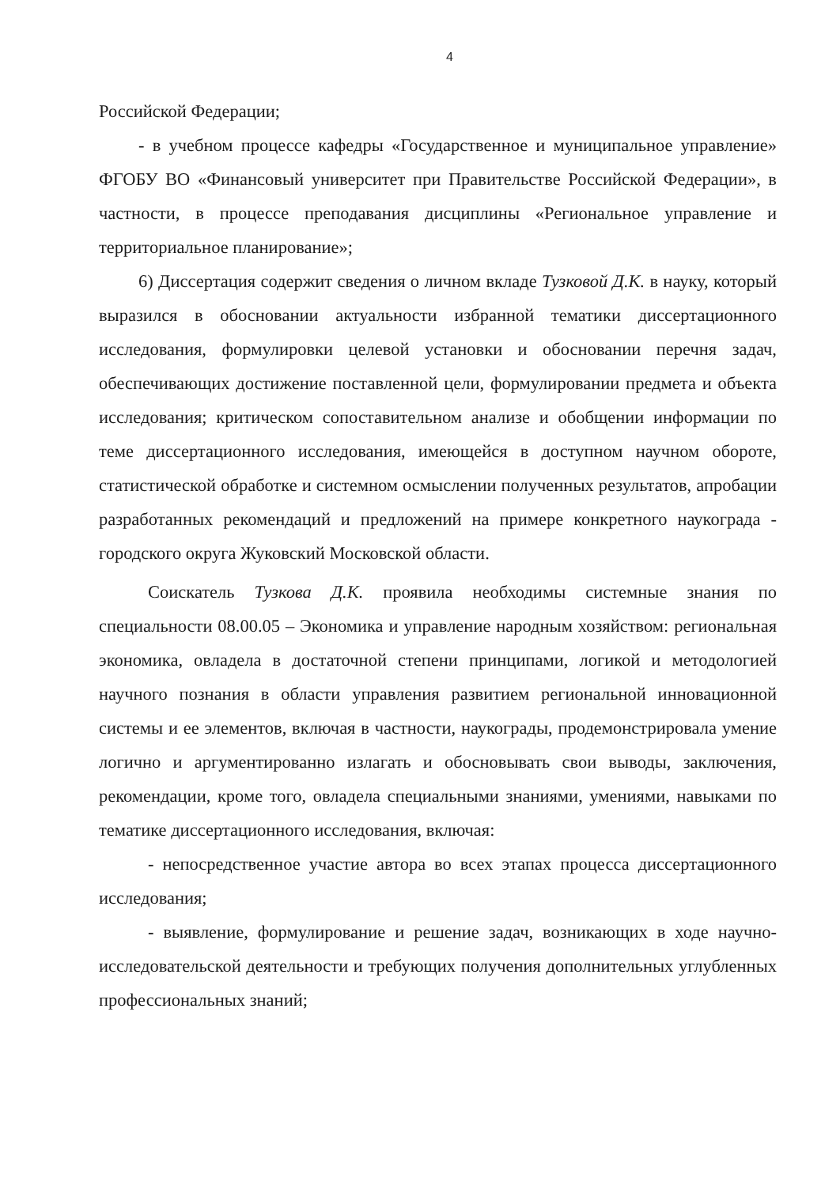4
Российской Федерации;
- в учебном процессе кафедры «Государственное и муниципальное управление» ФГОБУ ВО «Финансовый университет при Правительстве Российской Федерации», в частности, в процессе преподавания дисциплины «Региональное управление и территориальное планирование»;
6) Диссертация содержит сведения о личном вкладе Тузковой Д.К. в науку, который выразился в обосновании актуальности избранной тематики диссертационного исследования, формулировки целевой установки и обосновании перечня задач, обеспечивающих достижение поставленной цели, формулировании предмета и объекта исследования; критическом сопоставительном анализе и обобщении информации по теме диссертационного исследования, имеющейся в доступном научном обороте, статистической обработке и системном осмыслении полученных результатов, апробации разработанных рекомендаций и предложений на примере конкретного наукограда - городского округа Жуковский Московской области.
Соискатель Тузкова Д.К. проявила необходимы системные знания по специальности 08.00.05 – Экономика и управление народным хозяйством: региональная экономика, овладела в достаточной степени принципами, логикой и методологией научного познания в области управления развитием региональной инновационной системы и ее элементов, включая в частности, наукограды, продемонстрировала умение логично и аргументированно излагать и обосновывать свои выводы, заключения, рекомендации, кроме того, овладела специальными знаниями, умениями, навыками по тематике диссертационного исследования, включая:
- непосредственное участие автора во всех этапах процесса диссертационного исследования;
- выявление, формулирование и решение задач, возникающих в ходе научно-исследовательской деятельности и требующих получения дополнительных углубленных профессиональных знаний;